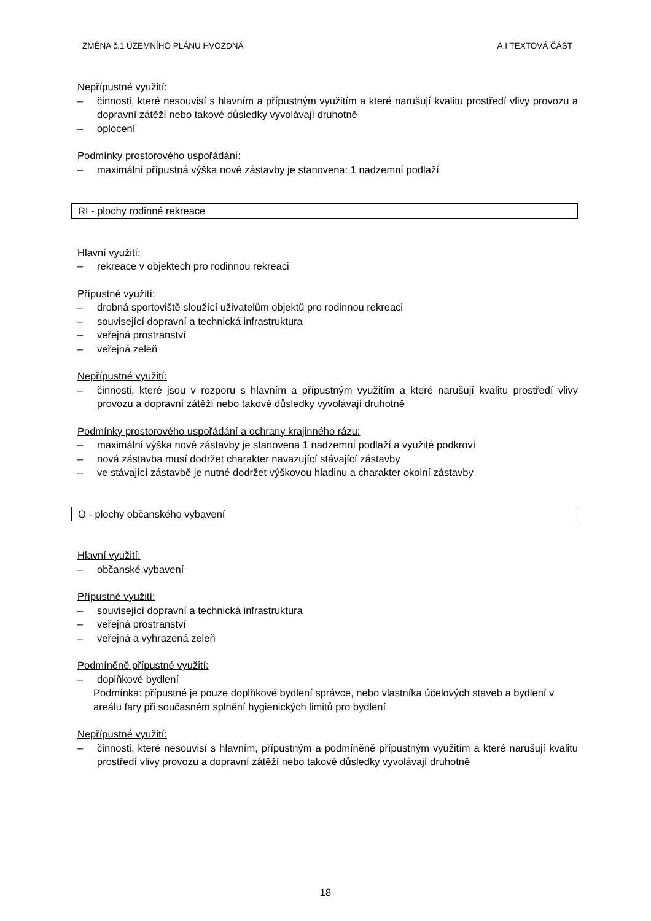ZMĚNA č.1 ÚZEMNÍHO PLÁNU HVOZDNÁ A.I TEXTOVÁ ČÁST
Nepřípustné využití:
– činnosti, které nesouvisí s hlavním a přípustným využitím a které narušují kvalitu prostředí vlivy provozu a dopravní zátěží nebo takové důsledky vyvolávají druhotně
– oplocení
Podmínky prostorového uspořádání:
– maximální přípustná výška nové zástavby je stanovena: 1 nadzemní podlaží
RI - plochy rodinné rekreace
Hlavní využití:
– rekreace v objektech pro rodinnou rekreaci
Přípustné využití:
– drobná sportoviště sloužící uživatelům objektů pro rodinnou rekreaci
– související dopravní a technická infrastruktura
– veřejná prostranství
– veřejná zeleň
Nepřípustné využití:
– činnosti, které jsou v rozporu s hlavním a přípustným využitím a které narušují kvalitu prostředí vlivy provozu a dopravní zátěží nebo takové důsledky vyvolávají druhotně
Podmínky prostorového uspořádání a ochrany krajinného rázu:
– maximální výška nové zástavby je stanovena 1 nadzemní podlaží a využité podkroví
– nová zástavba musí dodržet charakter navazující stávající zástavby
– ve stávající zástavbě je nutné dodržet výškovou hladinu a charakter okolní zástavby
O - plochy občanského vybavení
Hlavní využití:
– občanské vybavení
Přípustné využití:
– související dopravní a technická infrastruktura
– veřejná prostranství
– veřejná a vyhrazená zeleň
Podmíněně přípustné využití:
– doplňkové bydlení
Podmínka: přípustné je pouze doplňkové bydlení správce, nebo vlastníka účelových staveb a bydlení v areálu fary při současném splnění hygienických limitů pro bydlení
Nepřípustné využití:
– činnosti, které nesouvisí s hlavním, přípustným a podmíněně přípustným využitím a které narušují kvalitu prostředí vlivy provozu a dopravní zátěží nebo takové důsledky vyvolávají druhotně
18